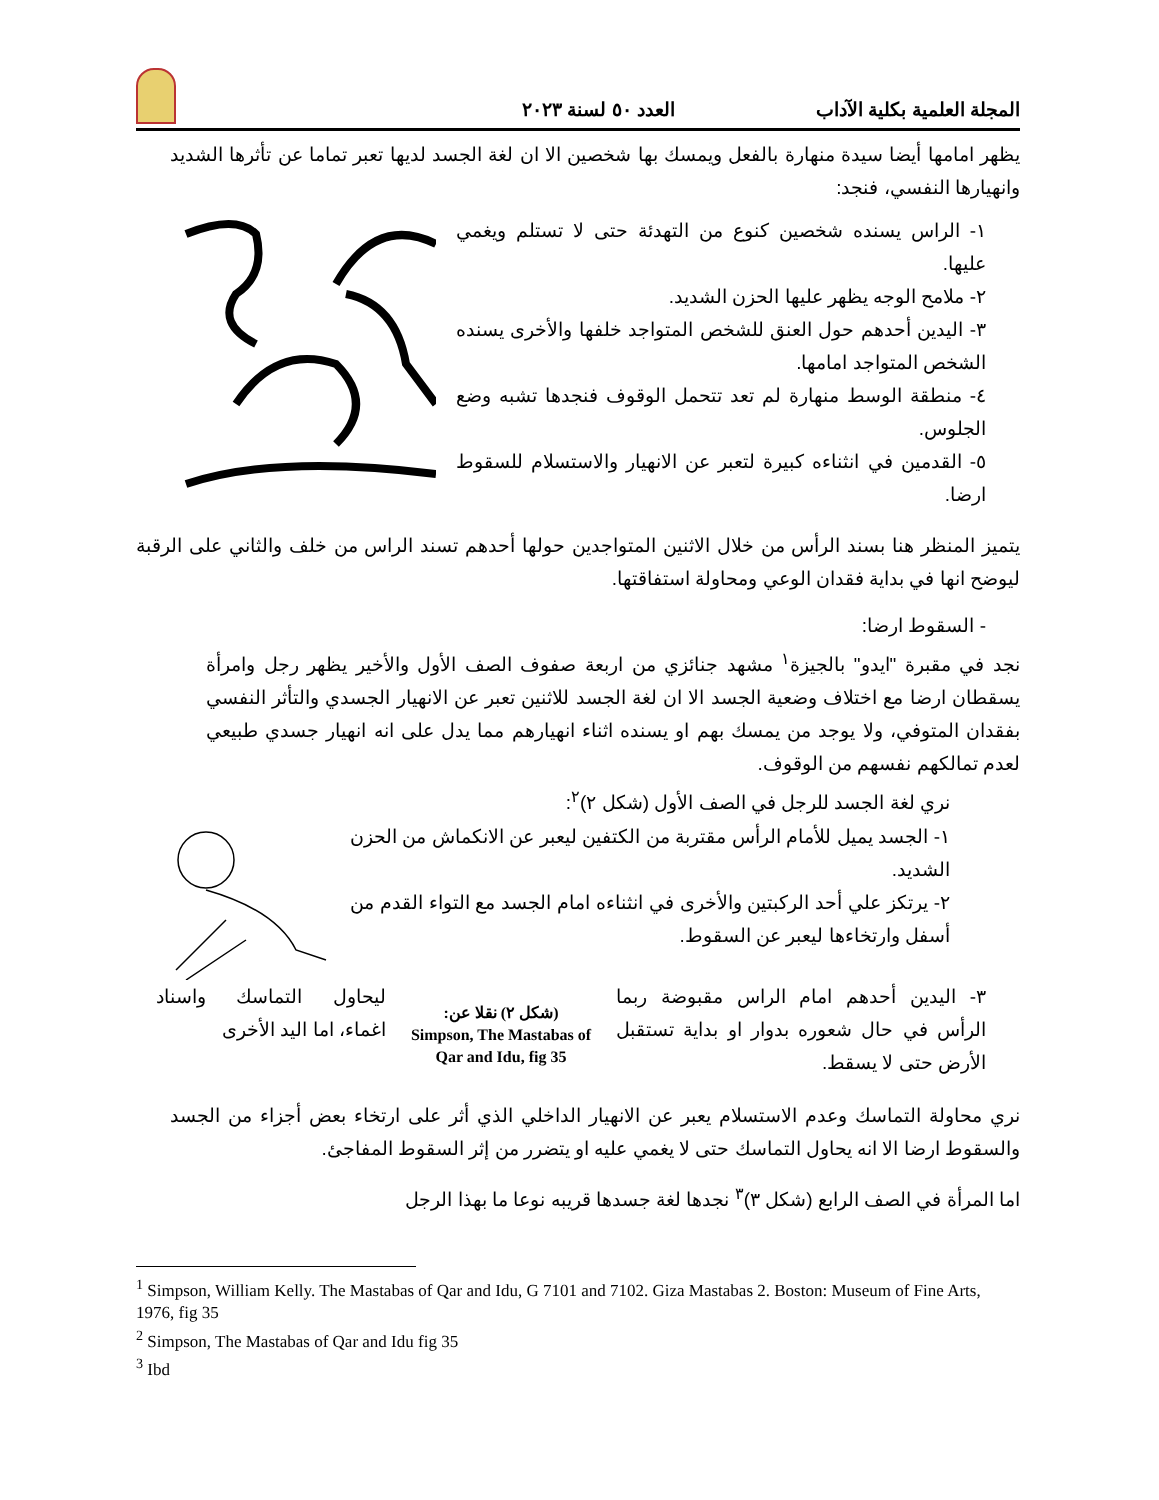المجلة العلمية بكلية الآداب العدد ٥٠ لسنة ٢٠٢٣
يظهر امامها أيضا سيدة منهارة بالفعل ويمسك بها شخصين الا ان لغة الجسد لديها تعبر تماما عن تأثرها الشديد وانهيارها النفسي، فنجد:
١- الراس يسنده شخصين كنوع من التهدئة حتى لا تستلم ويغمي عليها.
٢- ملامح الوجه يظهر عليها الحزن الشديد.
٣- اليدين أحدهم حول العنق للشخص المتواجد خلفها والأخرى يسنده الشخص المتواجد امامها.
٤- منطقة الوسط منهارة لم تعد تتحمل الوقوف فنجدها تشبه وضع الجلوس.
٥- القدمين في انثناءه كبيرة لتعبر عن الانهيار والاستسلام للسقوط ارضا.
يتميز المنظر هنا بسند الرأس من خلال الاثنين المتواجدين حولها أحدهم تسند الراس من خلف والثاني على الرقبة ليوضح انها في بداية فقدان الوعي ومحاولة استفاقتها.
- السقوط ارضا:
نجد في مقبرة "ايدو" بالجيزة<sup>١</sup> مشهد جنائزي من اربعة صفوف الصف الأول والأخير يظهر رجل وامرأة يسقطان ارضا مع اختلاف وضعية الجسد الا ان لغة الجسد للاثنين تعبر عن الانهيار الجسدي والتأثر النفسي بفقدان المتوفي، ولا يوجد من يمسك بهم او يسنده اثناء انهيارهم مما يدل على انه انهيار جسدي طبيعي لعدم تمالكهم نفسهم من الوقوف.
نري لغة الجسد للرجل في الصف الأول (شكل ٢)<sup>٢</sup>:
١- الجسد يميل للأمام الرأس مقتربة من الكتفين ليعبر عن الانكماش من الحزن الشديد.
٢- يرتكز علي أحد الركبتين والأخرى في انثناءه امام الجسد مع التواء القدم من أسفل وارتخاءها ليعبر عن السقوط.
٣- اليدين أحدهم امام الراس مقبوضة ربما الرأس في حال شعوره بدوار او بداية تستقبل الأرض حتى لا يسقط.
(شكل ٢) نقلا عن:
Simpson, The Mastabas of Qar and Idu, fig 35
ليحاول التماسك واسناد اغماء، اما اليد الأخرى
نري محاولة التماسك وعدم الاستسلام يعبر عن الانهيار الداخلي الذي أثر على ارتخاء بعض أجزاء من الجسد والسقوط ارضا الا انه يحاول التماسك حتى لا يغمي عليه او يتضرر من إثر السقوط المفاجئ.
اما المرأة في الصف الرابع (شكل ٣)<sup>٣</sup> نجدها لغة جسدها قريبه نوعا ما بهذا الرجل
<sup>1</sup> Simpson, William Kelly. The Mastabas of Qar and Idu, G 7101 and 7102. Giza Mastabas 2. Boston: Museum of Fine Arts, 1976, fig 35
<sup>2</sup> Simpson, The Mastabas of Qar and Idu fig 35
<sup>3</sup> Ibd